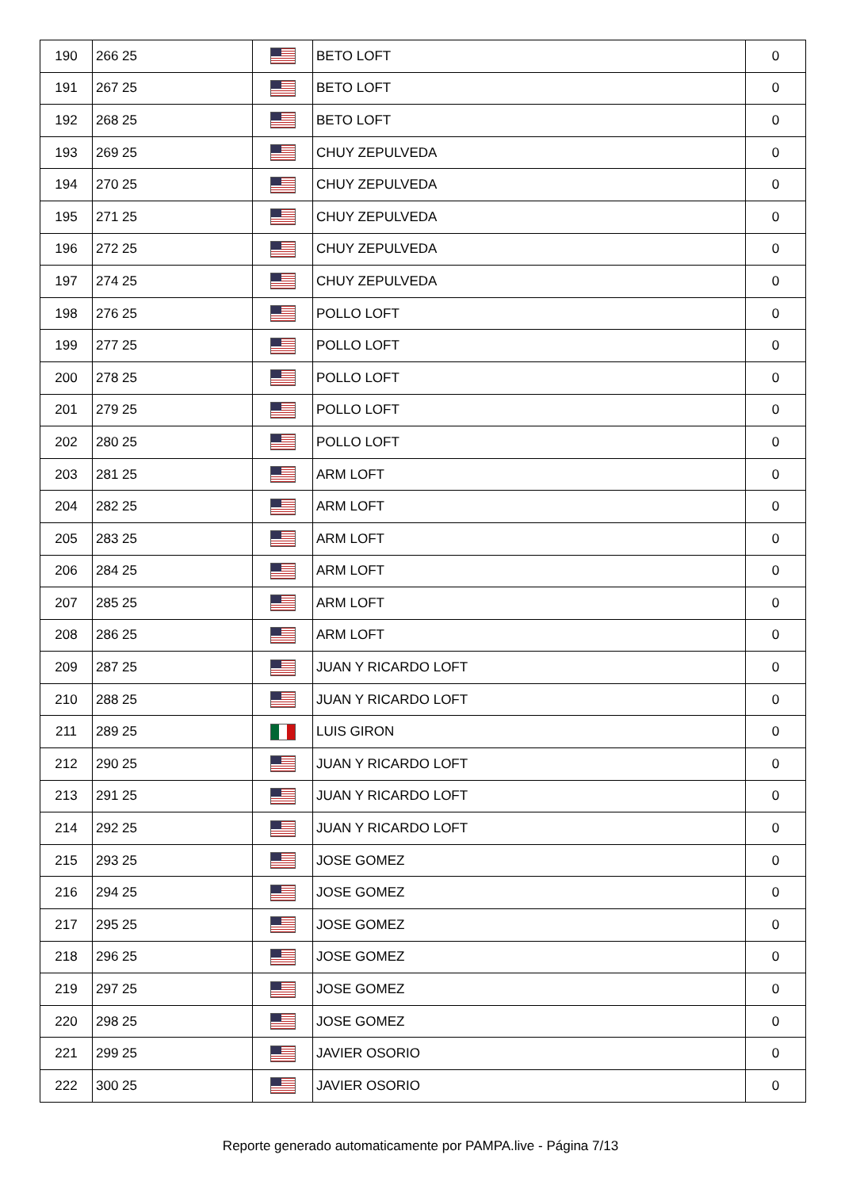| 190 | 266 25 | | BETO LOFT | 0 |
| 191 | 267 25 | | BETO LOFT | 0 |
| 192 | 268 25 | | BETO LOFT | 0 |
| 193 | 269 25 | | CHUY ZEPULVEDA | 0 |
| 194 | 270 25 | | CHUY ZEPULVEDA | 0 |
| 195 | 271 25 | | CHUY ZEPULVEDA | 0 |
| 196 | 272 25 | | CHUY ZEPULVEDA | 0 |
| 197 | 274 25 | | CHUY ZEPULVEDA | 0 |
| 198 | 276 25 | | POLLO LOFT | 0 |
| 199 | 277 25 | | POLLO LOFT | 0 |
| 200 | 278 25 | | POLLO LOFT | 0 |
| 201 | 279 25 | | POLLO LOFT | 0 |
| 202 | 280 25 | | POLLO LOFT | 0 |
| 203 | 281 25 | | ARM LOFT | 0 |
| 204 | 282 25 | | ARM LOFT | 0 |
| 205 | 283 25 | | ARM LOFT | 0 |
| 206 | 284 25 | | ARM LOFT | 0 |
| 207 | 285 25 | | ARM LOFT | 0 |
| 208 | 286 25 | | ARM LOFT | 0 |
| 209 | 287 25 | | JUAN Y RICARDO LOFT | 0 |
| 210 | 288 25 | | JUAN Y RICARDO LOFT | 0 |
| 211 | 289 25 | | LUIS GIRON | 0 |
| 212 | 290 25 | | JUAN Y RICARDO LOFT | 0 |
| 213 | 291 25 | | JUAN Y RICARDO LOFT | 0 |
| 214 | 292 25 | | JUAN Y RICARDO LOFT | 0 |
| 215 | 293 25 | | JOSE GOMEZ | 0 |
| 216 | 294 25 | | JOSE GOMEZ | 0 |
| 217 | 295 25 | | JOSE GOMEZ | 0 |
| 218 | 296 25 | | JOSE GOMEZ | 0 |
| 219 | 297 25 | | JOSE GOMEZ | 0 |
| 220 | 298 25 | | JOSE GOMEZ | 0 |
| 221 | 299 25 | | JAVIER OSORIO | 0 |
| 222 | 300 25 | | JAVIER OSORIO | 0 |
Reporte generado automaticamente por PAMPA.live - Página 7/13